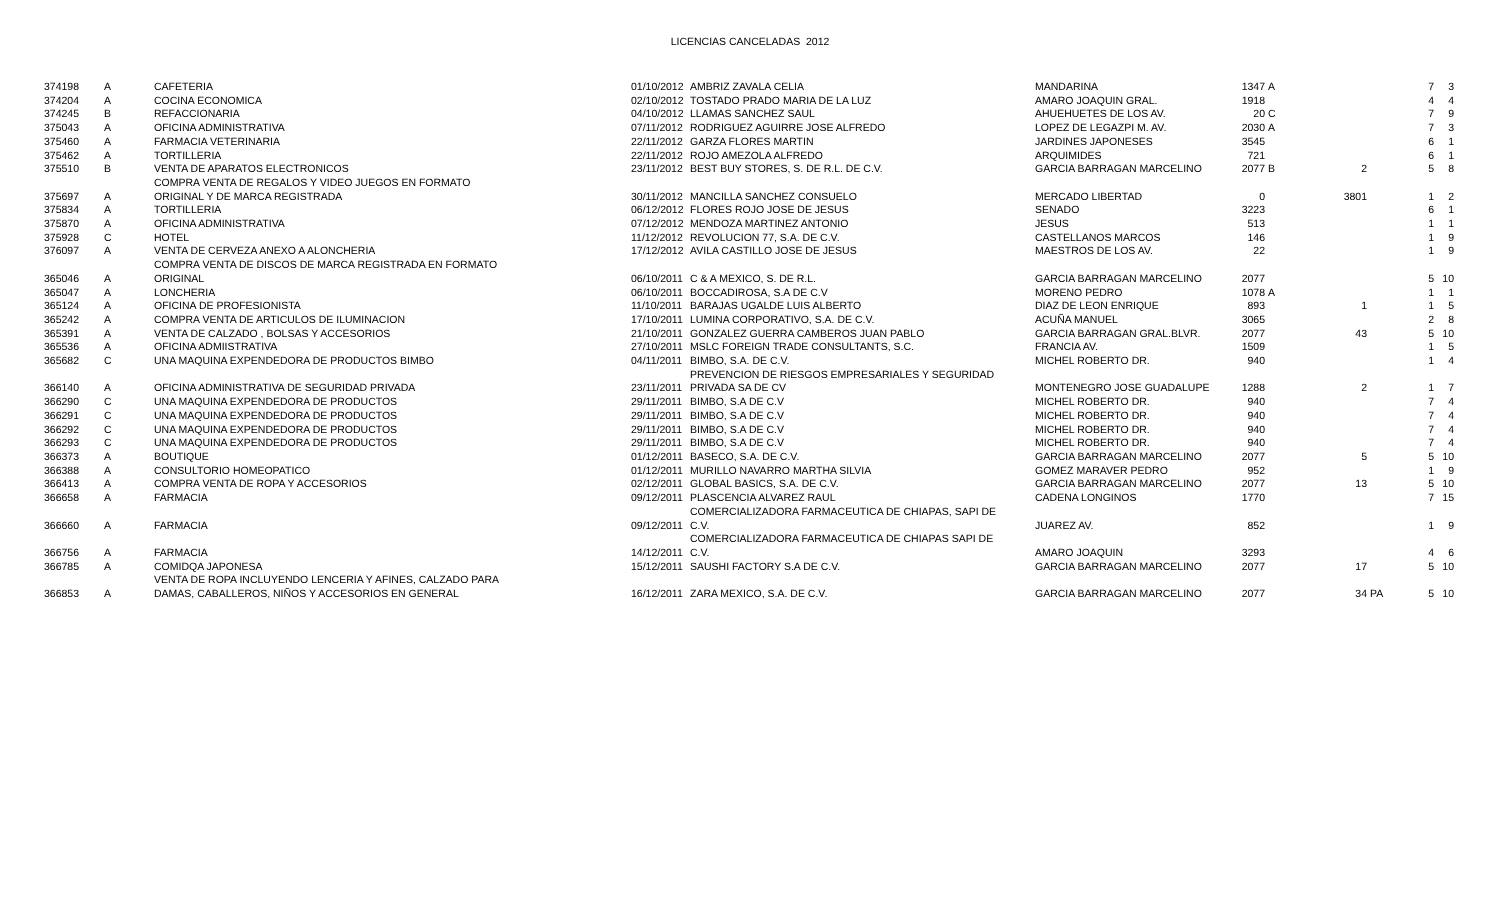LICENCIAS CANCELADAS 2012
| 374198 | A | CAFETERIA | 01/10/2012 | AMBRIZ ZAVALA CELIA | MANDARINA | 1347 | A | | | 7 | 3 |
| 374204 | A | COCINA ECONOMICA | 02/10/2012 | TOSTADO PRADO MARIA DE LA LUZ | AMARO JOAQUIN GRAL. | 1918 | | | | 4 | 4 |
| 374245 | B | REFACCIONARIA | 04/10/2012 | LLAMAS SANCHEZ SAUL | AHUEHUETES DE LOS AV. | 20 | C | | | 7 | 9 |
| 375043 | A | OFICINA ADMINISTRATIVA | 07/11/2012 | RODRIGUEZ AGUIRRE JOSE ALFREDO | LOPEZ DE LEGAZPI M. AV. | 2030 | A | | | 7 | 3 |
| 375460 | A | FARMACIA VETERINARIA | 22/11/2012 | GARZA FLORES MARTIN | JARDINES JAPONESES | 3545 | | | | 6 | 1 |
| 375462 | A | TORTILLERIA | 22/11/2012 | ROJO AMEZOLA ALFREDO | ARQUIMIDES | 721 | | | | 6 | 1 |
| 375510 | B | VENTA DE APARATOS ELECTRONICOS | 23/11/2012 | BEST BUY STORES, S. DE R.L. DE C.V. | GARCIA BARRAGAN MARCELINO | 2077 | B | 2 | | 5 | 8 |
| 375697 | A | COMPRA VENTA DE REGALOS Y VIDEO JUEGOS EN FORMATO ORIGINAL Y DE MARCA REGISTRADA | 30/11/2012 | MANCILLA SANCHEZ CONSUELO | MERCADO LIBERTAD | 0 | | 3801 | | 1 | 2 |
| 375834 | A | TORTILLERIA | 06/12/2012 | FLORES ROJO JOSE DE JESUS | SENADO | 3223 | | | | 6 | 1 |
| 375870 | A | OFICINA ADMINISTRATIVA | 07/12/2012 | MENDOZA MARTINEZ ANTONIO | JESUS | 513 | | | | 1 | 1 |
| 375928 | C | HOTEL | 11/12/2012 | REVOLUCION 77, S.A. DE C.V. | CASTELLANOS MARCOS | 146 | | | | 1 | 9 |
| 376097 | A | VENTA DE CERVEZA ANEXO A ALONCHERIA | 17/12/2012 | AVILA CASTILLO JOSE DE JESUS | MAESTROS DE LOS AV. | 22 | | | | 1 | 9 |
| 365046 | A | COMPRA VENTA DE DISCOS DE MARCA REGISTRADA EN FORMATO ORIGINAL | 06/10/2011 | C & A MEXICO, S. DE R.L. | GARCIA BARRAGAN MARCELINO | 2077 | | | | 5 | 10 |
| 365047 | A | LONCHERIA | 06/10/2011 | BOCCADIROSA, S.A DE C.V | MORENO PEDRO | 1078 | A | | | 1 | 1 |
| 365124 | A | OFICINA DE PROFESIONISTA | 11/10/2011 | BARAJAS UGALDE LUIS ALBERTO | DIAZ DE LEON ENRIQUE | 893 | | 1 | | 1 | 5 |
| 365242 | A | COMPRA VENTA DE ARTICULOS DE ILUMINACION | 17/10/2011 | LUMINA CORPORATIVO, S.A. DE C.V. | ACUÑA MANUEL | 3065 | | | | 2 | 8 |
| 365391 | A | VENTA DE CALZADO , BOLSAS Y ACCESORIOS | 21/10/2011 | GONZALEZ GUERRA CAMBEROS JUAN PABLO | GARCIA BARRAGAN GRAL.BLVR. | 2077 | | 43 | | 5 | 10 |
| 365536 | A | OFICINA ADMIISTRATIVA | 27/10/2011 | MSLC FOREIGN TRADE CONSULTANTS, S.C. | FRANCIA AV. | 1509 | | | | 1 | 5 |
| 365682 | C | UNA MAQUINA EXPENDEDORA DE PRODUCTOS BIMBO | 04/11/2011 | BIMBO, S.A. DE C.V. | MICHEL ROBERTO DR. | 940 | | | | 1 | 4 |
| 366140 | A | OFICINA ADMINISTRATIVA DE SEGURIDAD PRIVADA | 23/11/2011 | PREVENCION DE RIESGOS EMPRESARIALES Y SEGURIDAD PRIVADA SA DE CV | MONTENEGRO JOSE GUADALUPE | 1288 | | 2 | | 1 | 7 |
| 366290 | C | UNA MAQUINA EXPENDEDORA DE PRODUCTOS | 29/11/2011 | BIMBO, S.A DE C.V | MICHEL ROBERTO DR. | 940 | | | | 7 | 4 |
| 366291 | C | UNA MAQUINA EXPENDEDORA DE PRODUCTOS | 29/11/2011 | BIMBO, S.A DE C.V | MICHEL ROBERTO DR. | 940 | | | | 7 | 4 |
| 366292 | C | UNA MAQUINA EXPENDEDORA DE PRODUCTOS | 29/11/2011 | BIMBO, S.A DE C.V | MICHEL ROBERTO DR. | 940 | | | | 7 | 4 |
| 366293 | C | UNA MAQUINA EXPENDEDORA DE PRODUCTOS | 29/11/2011 | BIMBO, S.A DE C.V | MICHEL ROBERTO DR. | 940 | | | | 7 | 4 |
| 366373 | A | BOUTIQUE | 01/12/2011 | BASECO, S.A. DE C.V. | GARCIA BARRAGAN MARCELINO | 2077 | | 5 | | 5 | 10 |
| 366388 | A | CONSULTORIO HOMEOPATICO | 01/12/2011 | MURILLO NAVARRO MARTHA SILVIA | GOMEZ MARAVER PEDRO | 952 | | | | 1 | 9 |
| 366413 | A | COMPRA VENTA DE ROPA Y ACCESORIOS | 02/12/2011 | GLOBAL BASICS, S.A. DE C.V. | GARCIA BARRAGAN MARCELINO | 2077 | | 13 | | 5 | 10 |
| 366658 | A | FARMACIA | 09/12/2011 | PLASCENCIA ALVAREZ RAUL | CADENA LONGINOS | 1770 | | | | 7 | 15 |
| 366660 | A | FARMACIA | 09/12/2011 | COMERCIALIZADORA FARMACEUTICA DE CHIAPAS, SAPI DE C.V. | JUAREZ AV. | 852 | | | | 1 | 9 |
| 366756 | A | FARMACIA | 14/12/2011 | COMERCIALIZADORA FARMACEUTICA DE CHIAPAS SAPI DE C.V. | AMARO JOAQUIN | 3293 | | | | 4 | 6 |
| 366785 | A | COMIDQA JAPONESA | 15/12/2011 | SAUSHI FACTORY S.A DE C.V. | GARCIA BARRAGAN MARCELINO | 2077 | | 17 | | 5 | 10 |
| 366853 | A | VENTA DE ROPA INCLUYENDO LENCERIA Y AFINES, CALZADO PARA DAMAS, CABALLEROS, NIÑOS Y ACCESORIOS EN GENERAL | 16/12/2011 | ZARA MEXICO, S.A. DE C.V. | GARCIA BARRAGAN MARCELINO | 2077 | | 34 | PA | 5 | 10 |